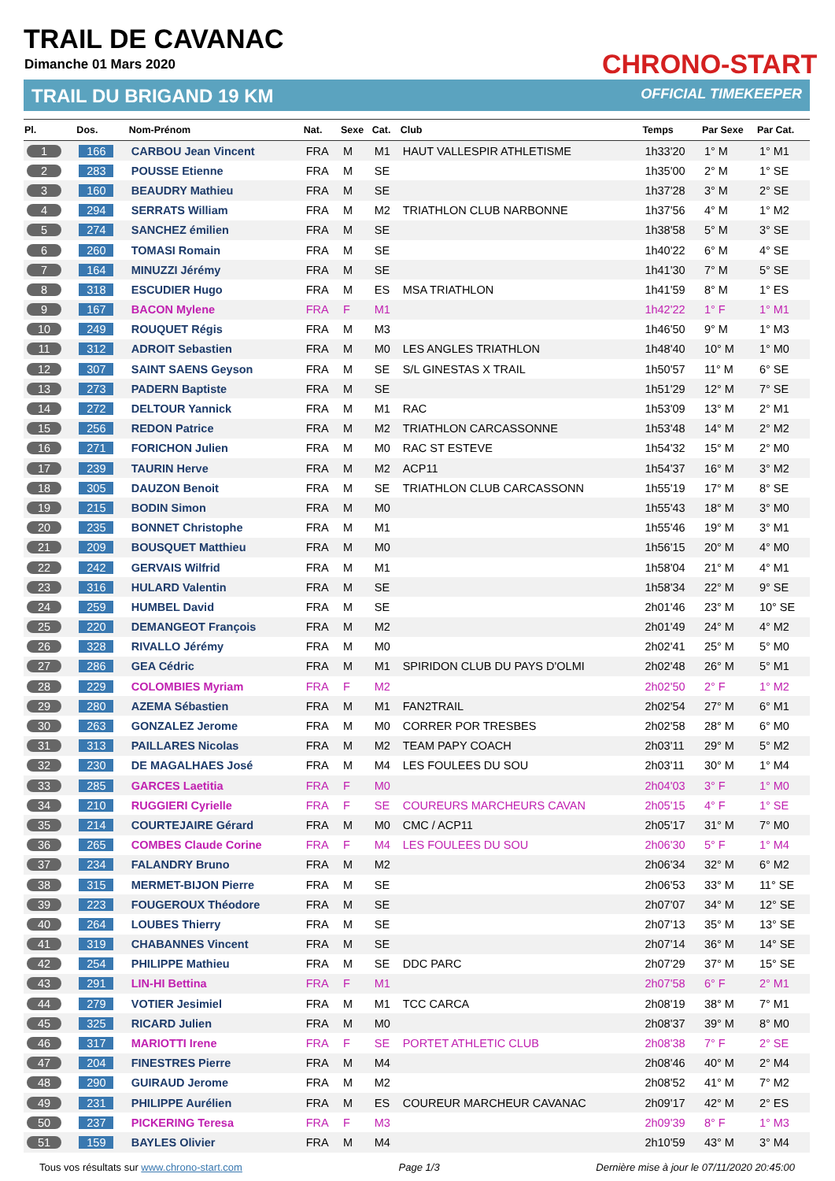TRAIL DE CAVANAC
Dimanche 01 Mars 2020
TRAIL DU BRIGAND 19 KM OFFICIAL TIMEKEEPER
CHRONO-START
| Pl. | Dos. | Nom-Prénom | Nat. | Sexe | Cat. | Club | Temps | Par Sexe | Par Cat. |
| --- | --- | --- | --- | --- | --- | --- | --- | --- | --- |
| 1 | 166 | CARBOU Jean Vincent | FRA | M | M1 | HAUT VALLESPIR ATHLETISME | 1h33'20 | 1° M | 1° M1 |
| 2 | 283 | POUSSE Etienne | FRA | M | SE | | 1h35'00 | 2° M | 1° SE |
| 3 | 160 | BEAUDRY Mathieu | FRA | M | SE | | 1h37'28 | 3° M | 2° SE |
| 4 | 294 | SERRATS William | FRA | M | M2 | TRIATHLON CLUB NARBONNE | 1h37'56 | 4° M | 1° M2 |
| 5 | 274 | SANCHEZ émilien | FRA | M | SE | | 1h38'58 | 5° M | 3° SE |
| 6 | 260 | TOMASI Romain | FRA | M | SE | | 1h40'22 | 6° M | 4° SE |
| 7 | 164 | MINUZZI Jérémy | FRA | M | SE | | 1h41'30 | 7° M | 5° SE |
| 8 | 318 | ESCUDIER Hugo | FRA | M | ES | MSA TRIATHLON | 1h41'59 | 8° M | 1° ES |
| 9 | 167 | BACON Mylene | FRA | F | M1 | | 1h42'22 | 1° F | 1° M1 |
| 10 | 249 | ROUQUET Régis | FRA | M | M3 | | 1h46'50 | 9° M | 1° M3 |
| 11 | 312 | ADROIT Sebastien | FRA | M | M0 | LES ANGLES TRIATHLON | 1h48'40 | 10° M | 1° M0 |
| 12 | 307 | SAINT SAENS Geyson | FRA | M | SE | S/L GINESTAS X TRAIL | 1h50'57 | 11° M | 6° SE |
| 13 | 273 | PADERN Baptiste | FRA | M | SE | | 1h51'29 | 12° M | 7° SE |
| 14 | 272 | DELTOUR Yannick | FRA | M | M1 | RAC | 1h53'09 | 13° M | 2° M1 |
| 15 | 256 | REDON Patrice | FRA | M | M2 | TRIATHLON CARCASSONNE | 1h53'48 | 14° M | 2° M2 |
| 16 | 271 | FORICHON Julien | FRA | M | M0 | RAC ST ESTEVE | 1h54'32 | 15° M | 2° M0 |
| 17 | 239 | TAURIN Herve | FRA | M | M2 | ACP11 | 1h54'37 | 16° M | 3° M2 |
| 18 | 305 | DAUZON Benoit | FRA | M | SE | TRIATHLON CLUB CARCASSONN | 1h55'19 | 17° M | 8° SE |
| 19 | 215 | BODIN Simon | FRA | M | M0 | | 1h55'43 | 18° M | 3° M0 |
| 20 | 235 | BONNET Christophe | FRA | M | M1 | | 1h55'46 | 19° M | 3° M1 |
| 21 | 209 | BOUSQUET Matthieu | FRA | M | M0 | | 1h56'15 | 20° M | 4° M0 |
| 22 | 242 | GERVAIS Wilfrid | FRA | M | M1 | | 1h58'04 | 21° M | 4° M1 |
| 23 | 316 | HULARD Valentin | FRA | M | SE | | 1h58'34 | 22° M | 9° SE |
| 24 | 259 | HUMBEL David | FRA | M | SE | | 2h01'46 | 23° M | 10° SE |
| 25 | 220 | DEMANGEOT François | FRA | M | M2 | | 2h01'49 | 24° M | 4° M2 |
| 26 | 328 | RIVALLO Jérémy | FRA | M | M0 | | 2h02'41 | 25° M | 5° M0 |
| 27 | 286 | GEA Cédric | FRA | M | M1 | SPIRIDON CLUB DU PAYS D'OLMI | 2h02'48 | 26° M | 5° M1 |
| 28 | 229 | COLOMBIES Myriam | FRA | F | M2 | | 2h02'50 | 2° F | 1° M2 |
| 29 | 280 | AZEMA Sébastien | FRA | M | M1 | FAN2TRAIL | 2h02'54 | 27° M | 6° M1 |
| 30 | 263 | GONZALEZ Jerome | FRA | M | M0 | CORRER POR TRESBES | 2h02'58 | 28° M | 6° M0 |
| 31 | 313 | PAILLARES Nicolas | FRA | M | M2 | TEAM PAPY COACH | 2h03'11 | 29° M | 5° M2 |
| 32 | 230 | DE MAGALHAES José | FRA | M | M4 | LES FOULEES DU SOU | 2h03'11 | 30° M | 1° M4 |
| 33 | 285 | GARCES Laetitia | FRA | F | M0 | | 2h04'03 | 3° F | 1° M0 |
| 34 | 210 | RUGGIERI Cyrielle | FRA | F | SE | COUREURS MARCHEURS CAVAN | 2h05'15 | 4° F | 1° SE |
| 35 | 214 | COURTEJAIRE Gérard | FRA | M | M0 | CMC / ACP11 | 2h05'17 | 31° M | 7° M0 |
| 36 | 265 | COMBES Claude Corine | FRA | F | M4 | LES FOULEES DU SOU | 2h06'30 | 5° F | 1° M4 |
| 37 | 234 | FALANDRY Bruno | FRA | M | M2 | | 2h06'34 | 32° M | 6° M2 |
| 38 | 315 | MERMET-BIJON Pierre | FRA | M | SE | | 2h06'53 | 33° M | 11° SE |
| 39 | 223 | FOUGEROUX Théodore | FRA | M | SE | | 2h07'07 | 34° M | 12° SE |
| 40 | 264 | LOUBES Thierry | FRA | M | SE | | 2h07'13 | 35° M | 13° SE |
| 41 | 319 | CHABANNES Vincent | FRA | M | SE | | 2h07'14 | 36° M | 14° SE |
| 42 | 254 | PHILIPPE Mathieu | FRA | M | SE | DDC PARC | 2h07'29 | 37° M | 15° SE |
| 43 | 291 | LIN-HI Bettina | FRA | F | M1 | | 2h07'58 | 6° F | 2° M1 |
| 44 | 279 | VOTIER Jesimiel | FRA | M | M1 | TCC CARCA | 2h08'19 | 38° M | 7° M1 |
| 45 | 325 | RICARD Julien | FRA | M | M0 | | 2h08'37 | 39° M | 8° M0 |
| 46 | 317 | MARIOTTI Irene | FRA | F | SE | PORTET ATHLETIC CLUB | 2h08'38 | 7° F | 2° SE |
| 47 | 204 | FINESTRES Pierre | FRA | M | M4 | | 2h08'46 | 40° M | 2° M4 |
| 48 | 290 | GUIRAUD Jerome | FRA | M | M2 | | 2h08'52 | 41° M | 7° M2 |
| 49 | 231 | PHILIPPE Aurélien | FRA | M | ES | COUREUR MARCHEUR CAVANAC | 2h09'17 | 42° M | 2° ES |
| 50 | 237 | PICKERING Teresa | FRA | F | M3 | | 2h09'39 | 8° F | 1° M3 |
| 51 | 159 | BAYLES Olivier | FRA | M | M4 | | 2h10'59 | 43° M | 3° M4 |
Tous vos résultats sur www.chrono-start.com Page 1/3 Dernière mise à jour le 07/11/2020 20:45:00